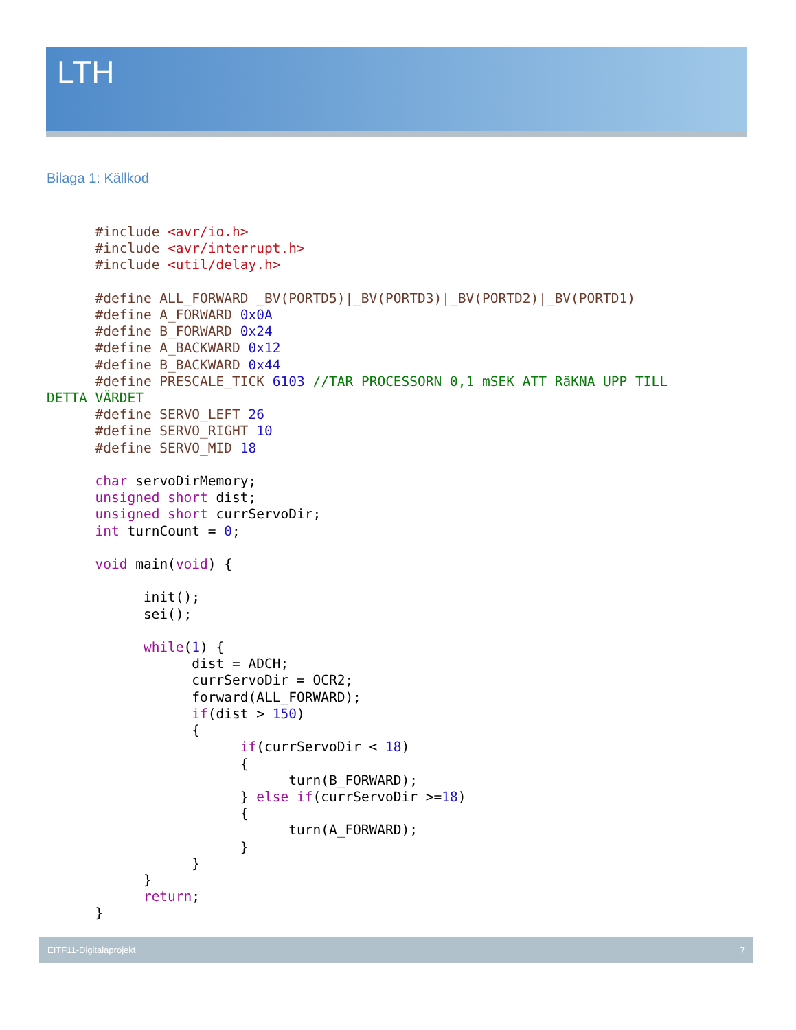LTH
Bilaga 1: Källkod
      #include <avr/io.h>
      #include <avr/interrupt.h>
      #include <util/delay.h>

      #define ALL_FORWARD _BV(PORTD5)|_BV(PORTD3)|_BV(PORTD2)|_BV(PORTD1)
      #define A_FORWARD 0x0A
      #define B_FORWARD 0x24
      #define A_BACKWARD 0x12
      #define B_BACKWARD 0x44
      #define PRESCALE_TICK 6103 //TAR PROCESSORN 0,1 mSEK ATT RäKNA UPP TILL
DETTA VÄRDET
      #define SERVO_LEFT 26
      #define SERVO_RIGHT 10
      #define SERVO_MID 18

      char servoDirMemory;
      unsigned short dist;
      unsigned short currServoDir;
      int turnCount = 0;

      void main(void) {

            init();
            sei();

            while(1) {
                  dist = ADCH;
                  currServoDir = OCR2;
                  forward(ALL_FORWARD);
                  if(dist > 150)
                  {
                        if(currServoDir < 18)
                        {
                              turn(B_FORWARD);
                        } else if(currServoDir >=18)
                        {
                              turn(A_FORWARD);
                        }
                  }
            }
            return;
      }
EITF11-Digitalaprojekt 7